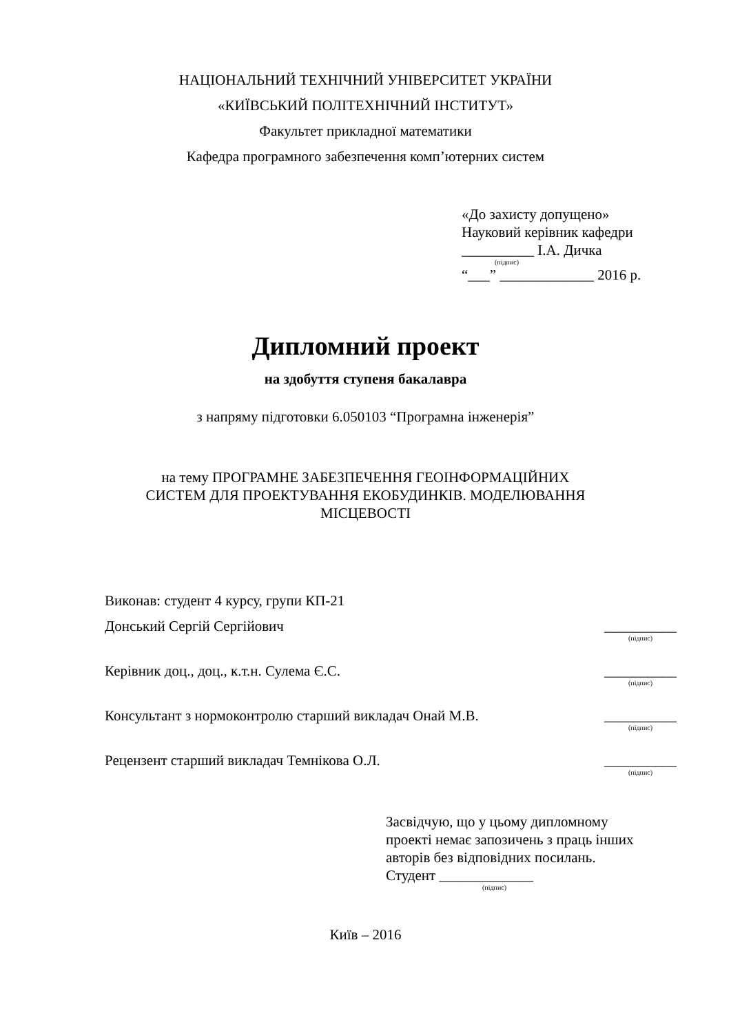НАЦІОНАЛЬНИЙ ТЕХНІЧНИЙ УНІВЕРСИТЕТ УКРАЇНИ
«КИЇВСЬКИЙ ПОЛІТЕХНІЧНИЙ ІНСТИТУТ»
Факультет прикладної математики
Кафедра програмного забезпечення комп’ютерних систем
«До захисту допущено»
Науковий керівник кафедри
__________ І.А. Дичка
(підпис)
“___” _____________ 2016 р.
Дипломний проект
на здобуття ступеня бакалавра
з напряму підготовки 6.050103 “Програмна інженерія”
на тему ПРОГРАМНЕ ЗАБЕЗПЕЧЕННЯ ГЕОІНФОРМАЦІЙНИХ
СИСТЕМ ДЛЯ ПРОЕКТУВАННЯ ЕКОБУДИНКІВ. МОДЕЛЮВАННЯ
МІСЦЕВОСТІ
Виконав: студент 4 курсу, групи КП-21
Донський Сергій Сергійович __________
(підпис)
Керівник доц., доц., к.т.н. Сулема Є.С. __________
(підпис)
Консультант з нормоконтролю старший викладач Онай М.В. __________
(підпис)
Рецензент старший викладач Темнікова О.Л. __________
(підпис)
Засвідчую, що у цьому дипломному
проекті немає запозичень з праць інших
авторів без відповідних посилань.
Студент _____________
(підпис)
Київ – 2016